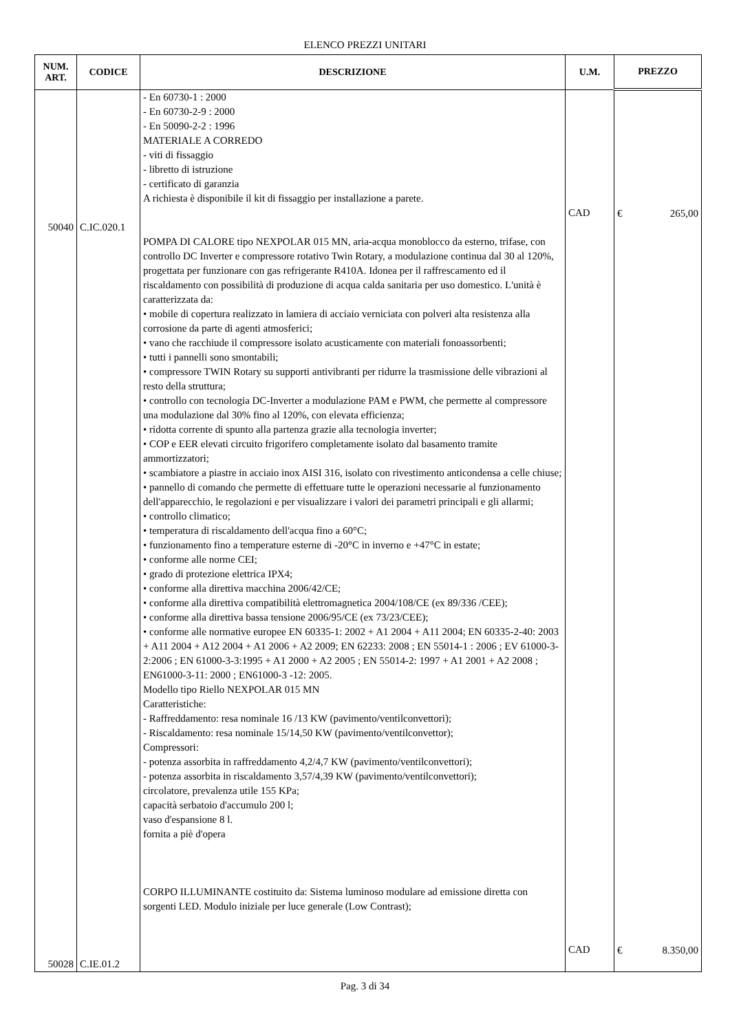ELENCO PREZZI UNITARI
| NUM. ART. | CODICE | DESCRIZIONE | U.M. | PREZZO |
| --- | --- | --- | --- | --- |
| 50040 50028 | C.IC.020.1 C.IE.01.2 | - En 60730-1 : 2000 - En 60730-2-9 : 2000 - En 50090-2-2 : 1996 MATERIALE A CORREDO - viti di fissaggio - libretto di istruzione - certificato di garanzia A richiesta è disponibile il kit di fissaggio per installazione a parete. POMPA DI CALORE tipo NEXPOLAR 015 MN, aria-acqua monoblocco da esterno, trifase, con controllo DC Inverter e compressore rotativo Twin Rotary, a modulazione continua dal 30 al 120%, progettata per funzionare con gas refrigerante R410A. Idonea per il raffrescamento ed il riscaldamento con possibilità di produzione di acqua calda sanitaria per uso domestico. L'unità è caratterizzata da: • mobile di copertura realizzato in lamiera di acciaio verniciata con polveri alta resistenza alla corrosione da parte di agenti atmosferici; • vano che racchiude il compressore isolato acusticamente con materiali fonoassorbenti; • tutti i pannelli sono smontabili; • compressore TWIN Rotary su supporti antivibranti per ridurre la trasmissione delle vibrazioni al resto della struttura; • controllo con tecnologia DC-Inverter a modulazione PAM e PWM, che permette al compressore una modulazione dal 30% fino al 120%, con elevata efficienza; • ridotta corrente di spunto alla partenza grazie alla tecnologia inverter; • COP e EER elevati circuito frigorifero completamente isolato dal basamento tramite ammortizzatori; • scambiatore a piastre in acciaio inox AISI 316, isolato con rivestimento anticondensa a celle chiuse; • pannello di comando che permette di effettuare tutte le operazioni necessarie al funzionamento dell'apparecchio, le regolazioni e per visualizzare i valori dei parametri principali e gli allarmi; • controllo climatico; • temperatura di riscaldamento dell'acqua fino a 60°C; • funzionamento fino a temperature esterne di -20°C in inverno e +47°C in estate; • conforme alle norme CEI; • grado di protezione elettrica IPX4; • conforme alla direttiva macchina 2006/42/CE; • conforme alla direttiva compatibilità elettromagnetica 2004/108/CE (ex 89/336 /CEE); • conforme alla direttiva bassa tensione 2006/95/CE (ex 73/23/CEE); • conforme alle normative europee EN 60335-1: 2002 + A1 2004 + A11 2004; EN 60335-2-40: 2003 + A11 2004 + A12 2004 + A1 2006 + A2 2009; EN 62233: 2008 ; EN 55014-1 : 2006 ; EV 61000-3-2:2006 ; EN 61000-3-3:1995 + A1 2000 + A2 2005 ; EN 55014-2: 1997 + A1 2001 + A2 2008 ; EN61000-3-11: 2000 ; EN61000-3 -12: 2005. Modello tipo Riello NEXPOLAR 015 MN Caratteristiche: - Raffreddamento: resa nominale 16 /13 KW (pavimento/ventilconvettori); - Riscaldamento: resa nominale 15/14,50 KW (pavimento/ventilconvettor); Compressori: - potenza assorbita in raffreddamento 4,2/4,7 KW (pavimento/ventilconvettori); - potenza assorbita in riscaldamento 3,57/4,39 KW (pavimento/ventilconvettori); circolatore, prevalenza utile 155 KPa; capacità serbatoio d'accumulo 200 l; vaso d'espansione 8 l. fornita a piè d'opera CORPO ILLUMINANTE costituito da: Sistema luminoso modulare ad emissione diretta con sorgenti LED. Modulo iniziale per luce generale (Low Contrast); | CAD CAD | € 265,00 € 8.350,00 |
Pag. 3 di 34